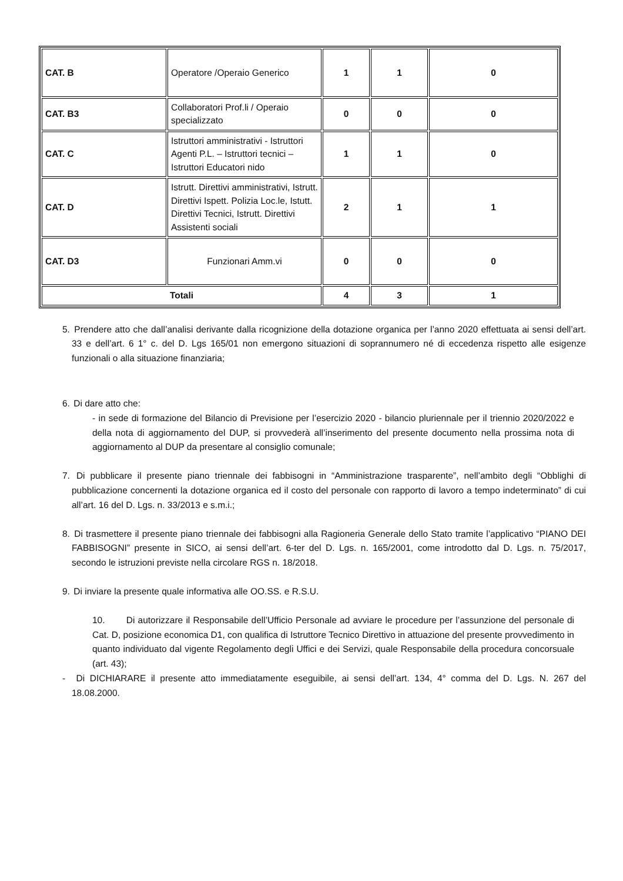| CAT. B | Operatore /Operaio Generico | 1 | 1 | 0 |
| CAT. B3 | Collaboratori Prof.li / Operaio specializzato | 0 | 0 | 0 |
| CAT. C | Istruttori amministrativi - Istruttori Agenti P.L. – Istruttori tecnici – Istruttori Educatori nido | 1 | 1 | 0 |
| CAT. D | Istrutt. Direttivi amministrativi, Istrutt. Direttivi Ispett. Polizia Loc.le, Istutt. Direttivi Tecnici, Istrutt. Direttivi Assistenti sociali | 2 | 1 | 1 |
| CAT. D3 | Funzionari Amm.vi | 0 | 0 | 0 |
| Totali | | 4 | 3 | 1 |
5. Prendere atto che dall’analisi derivante dalla ricognizione della dotazione organica per l’anno 2020 effettuata ai sensi dell’art. 33 e dell’art. 6 1° c. del D. Lgs 165/01 non emergono situazioni di soprannumero né di eccedenza rispetto alle esigenze funzionali o alla situazione finanziaria;
6. Di dare atto che:
- in sede di formazione del Bilancio di Previsione per l’esercizio 2020 - bilancio pluriennale per il triennio 2020/2022 e della nota di aggiornamento del DUP, si provvederà all’inserimento del presente documento nella prossima nota di aggiornamento al DUP da presentare al consiglio comunale;
7. Di pubblicare il presente piano triennale dei fabbisogni in “Amministrazione trasparente”, nell’ambito degli “Obblighi di pubblicazione concernenti la dotazione organica ed il costo del personale con rapporto di lavoro a tempo indeterminato” di cui all’art. 16 del D. Lgs. n. 33/2013 e s.m.i.;
8. Di trasmettere il presente piano triennale dei fabbisogni alla Ragioneria Generale dello Stato tramite l’applicativo “PIANO DEI FABBISOGNI” presente in SICO, ai sensi dell’art. 6-ter del D. Lgs. n. 165/2001, come introdotto dal D. Lgs. n. 75/2017, secondo le istruzioni previste nella circolare RGS n. 18/2018.
9. Di inviare la presente quale informativa alle OO.SS. e R.S.U.
10. Di autorizzare il Responsabile dell’Ufficio Personale ad avviare le procedure per l’assunzione del personale di Cat. D, posizione economica D1, con qualifica di Istruttore Tecnico Direttivo in attuazione del presente provvedimento in quanto individuato dal vigente Regolamento degli Uffici e dei Servizi, quale Responsabile della procedura concorsuale (art. 43);
- Di DICHIARARE il presente atto immediatamente eseguibile, ai sensi dell’art. 134, 4° comma del D. Lgs. N. 267 del 18.08.2000.